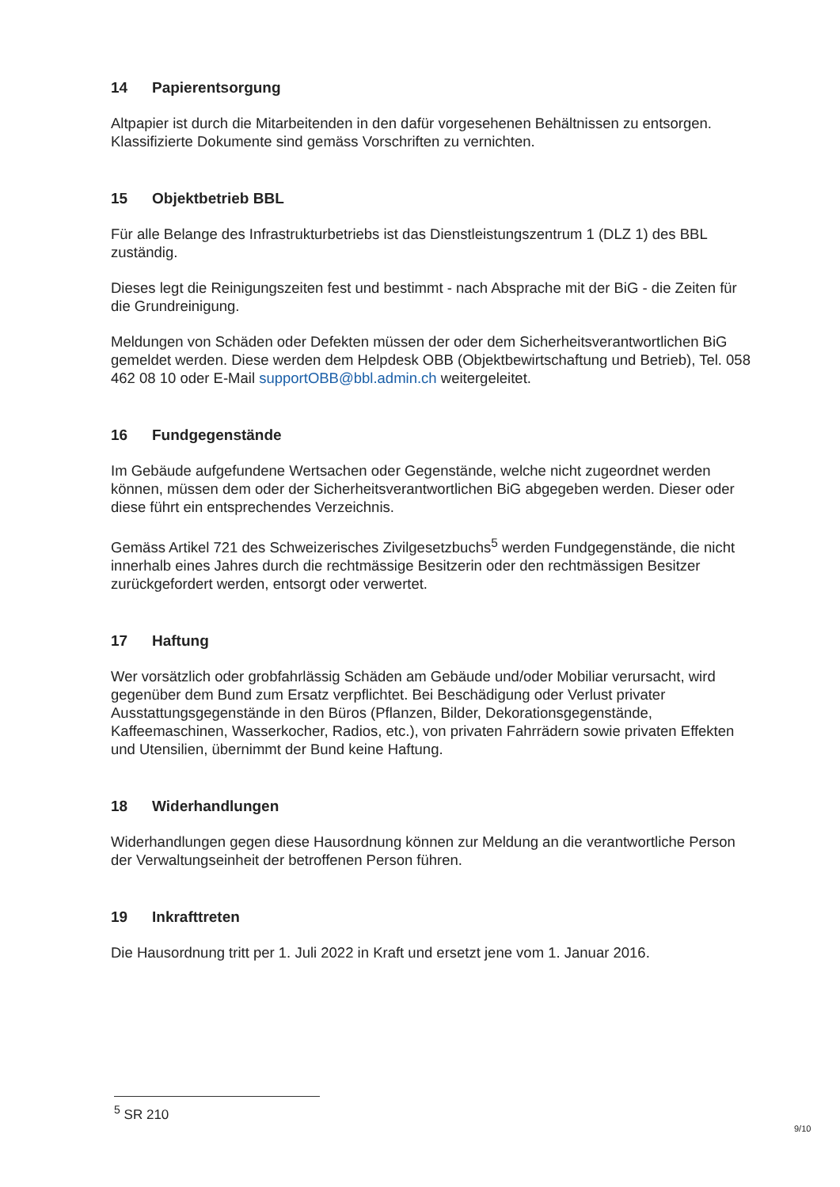14 Papierentsorgung
Altpapier ist durch die Mitarbeitenden in den dafür vorgesehenen Behältnissen zu entsorgen. Klassifizierte Dokumente sind gemäss Vorschriften zu vernichten.
15 Objektbetrieb BBL
Für alle Belange des Infrastrukturbetriebs ist das Dienstleistungszentrum 1 (DLZ 1) des BBL zuständig.
Dieses legt die Reinigungszeiten fest und bestimmt - nach Absprache mit der BiG - die Zeiten für die Grundreinigung.
Meldungen von Schäden oder Defekten müssen der oder dem Sicherheitsverantwortlichen BiG gemeldet werden. Diese werden dem Helpdesk OBB (Objektbewirtschaftung und Betrieb), Tel. 058 462 08 10 oder E-Mail supportOBB@bbl.admin.ch weitergeleitet.
16 Fundgegenstände
Im Gebäude aufgefundene Wertsachen oder Gegenstände, welche nicht zugeordnet werden können, müssen dem oder der Sicherheitsverantwortlichen BiG abgegeben werden. Dieser oder diese führt ein entsprechendes Verzeichnis.
Gemäss Artikel 721 des Schweizerisches Zivilgesetzbuchs<sup>5</sup> werden Fundgegenstände, die nicht innerhalb eines Jahres durch die rechtmässige Besitzerin oder den rechtmässigen Besitzer zurückgefordert werden, entsorgt oder verwertet.
17 Haftung
Wer vorsätzlich oder grobfahrlässig Schäden am Gebäude und/oder Mobiliar verursacht, wird gegenüber dem Bund zum Ersatz verpflichtet. Bei Beschädigung oder Verlust privater Ausstattungsgegenstände in den Büros (Pflanzen, Bilder, Dekorationsgegenstände, Kaffeemaschinen, Wasserkocher, Radios, etc.), von privaten Fahrrädern sowie privaten Effekten und Utensilien, übernimmt der Bund keine Haftung.
18 Widerhandlungen
Widerhandlungen gegen diese Hausordnung können zur Meldung an die verantwortliche Person der Verwaltungseinheit der betroffenen Person führen.
19 Inkrafttreten
Die Hausordnung tritt per 1. Juli 2022 in Kraft und ersetzt jene vom 1. Januar 2016.
<sup>5</sup> SR 210
9/10